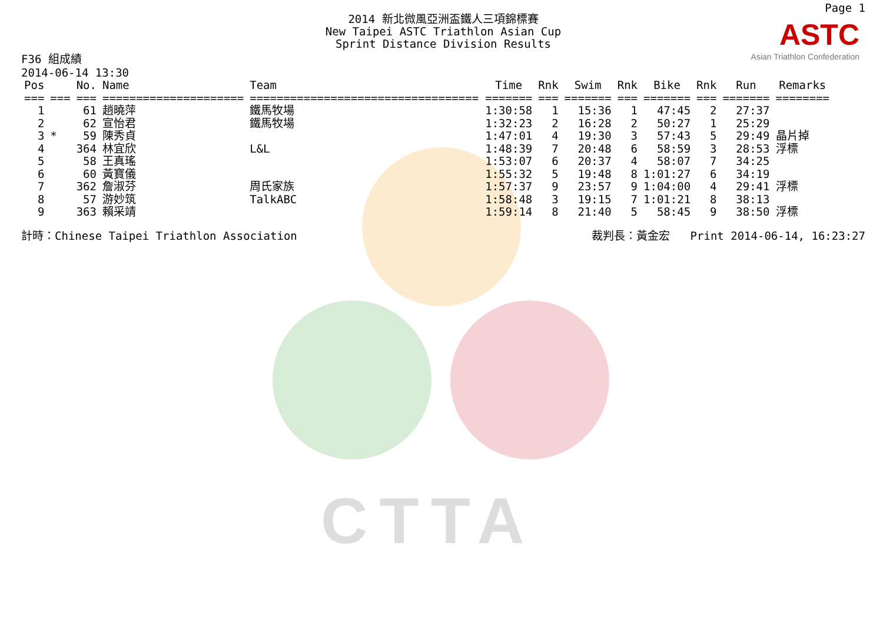CTTA
Page 1
2014 新北微風亞洲盃鐵人三項錦標賽
New Taipei ASTC Triathlon Asian Cup
Sprint Distance Division Results
ASTC
Asian Triathlon Confederation
F36 組成績
2014-06-14 13:30
| Pos | | No. | Name | Team | Time | Rnk | Swim | Rnk | Bike | Rnk | Run | Remarks |
| --- | --- | --- | --- | --- | --- | --- | --- | --- | --- | --- | --- | --- |
| === | === | === | ===================== | ================================== | ======= | === | ======= | === | ======= | === | ======= | ======== |
| 1 | | 61 | 趙曉萍 | 鐵馬牧場 | 1:30:58 | 1 | 15:36 | 1 | 47:45 | 2 | 27:37 | |
| 2 | | 62 | 宣怡君 | 鐵馬牧場 | 1:32:23 | 2 | 16:28 | 2 | 50:27 | 1 | 25:29 | |
| 3 | * | 59 | 陳秀貞 | | 1:47:01 | 4 | 19:30 | 3 | 57:43 | 5 | 29:49 | 晶片掉 |
| 4 | | 364 | 林宜欣 | L&L | 1:48:39 | 7 | 20:48 | 6 | 58:59 | 3 | 28:53 | 浮標 |
| 5 | | 58 | 王真瑤 | | 1:53:07 | 6 | 20:37 | 4 | 58:07 | 7 | 34:25 | |
| 6 | | 60 | 黃寶儀 | | 1:55:32 | 5 | 19:48 | 8 | 1:01:27 | 6 | 34:19 | |
| 7 | | 362 | 詹淑芬 | 周氏家族 | 1:57:37 | 9 | 23:57 | 9 | 1:04:00 | 4 | 29:41 | 浮標 |
| 8 | | 57 | 游妙筑 | TalkABC | 1:58:48 | 3 | 19:15 | 7 | 1:01:21 | 8 | 38:13 | |
| 9 | | 363 | 賴采靖 | | 1:59:14 | 8 | 21:40 | 5 | 58:45 | 9 | 38:50 | 浮標 |
計時：Chinese Taipei Triathlon Association 裁判長：黃金宏 Print 2014-06-14, 16:23:27